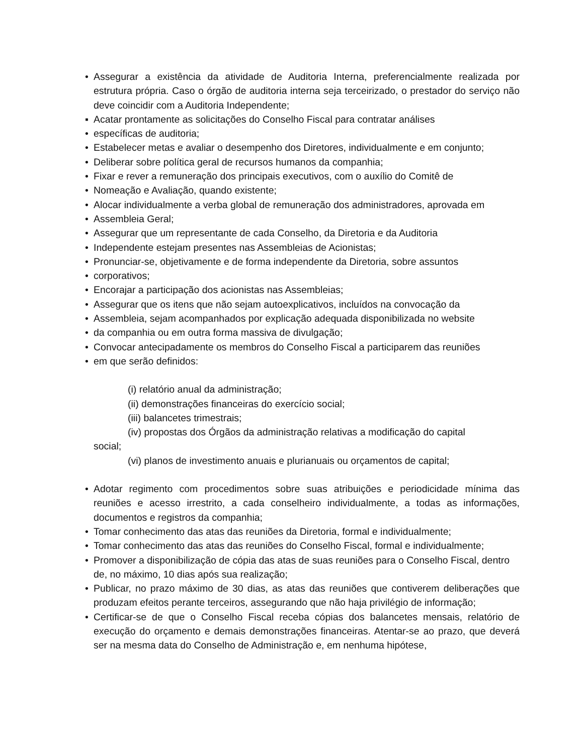• Assegurar a existência da atividade de Auditoria Interna, preferencialmente realizada por estrutura própria. Caso o órgão de auditoria interna seja terceirizado, o prestador do serviço não deve coincidir com a Auditoria Independente;
▪ Acatar prontamente as solicitações do Conselho Fiscal para contratar análises
• específicas de auditoria;
• Estabelecer metas e avaliar o desempenho dos Diretores, individualmente e em conjunto;
• Deliberar sobre política geral de recursos humanos da companhia;
• Fixar e rever a remuneração dos principais executivos, com o auxílio do Comitê de
• Nomeação e Avaliação, quando existente;
• Alocar individualmente a verba global de remuneração dos administradores, aprovada em
• Assembleia Geral;
• Assegurar que um representante de cada Conselho, da Diretoria e da Auditoria
• Independente estejam presentes nas Assembleias de Acionistas;
• Pronunciar-se, objetivamente e de forma independente da Diretoria, sobre assuntos
• corporativos;
• Encorajar a participação dos acionistas nas Assembleias;
• Assegurar que os itens que não sejam autoexplicativos, incluídos na convocação da
• Assembleia, sejam acompanhados por explicação adequada disponibilizada no website
• da companhia ou em outra forma massiva de divulgação;
• Convocar antecipadamente os membros do Conselho Fiscal a participarem das reuniões
• em que serão definidos:
(i) relatório anual da administração;
(ii) demonstrações financeiras do exercício social;
(iii) balancetes trimestrais;
(iv) propostas dos Órgãos da administração relativas a modificação do capital
social;
(vi) planos de investimento anuais e plurianuais ou orçamentos de capital;
• Adotar regimento com procedimentos sobre suas atribuições e periodicidade mínima das reuniões e acesso irrestrito, a cada conselheiro individualmente, a todas as informações, documentos e registros da companhia;
• Tomar conhecimento das atas das reuniões da Diretoria, formal e individualmente;
• Tomar conhecimento das atas das reuniões do Conselho Fiscal, formal e individualmente;
• Promover a disponibilização de cópia das atas de suas reuniões para o Conselho Fiscal, dentro de, no máximo, 10 dias após sua realização;
• Publicar, no prazo máximo de 30 dias, as atas das reuniões que contiverem deliberações que produzam efeitos perante terceiros, assegurando que não haja privilégio de informação;
• Certificar-se de que o Conselho Fiscal receba cópias dos balancetes mensais, relatório de execução do orçamento e demais demonstrações financeiras. Atentar-se ao prazo, que deverá ser na mesma data do Conselho de Administração e, em nenhuma hipótese,